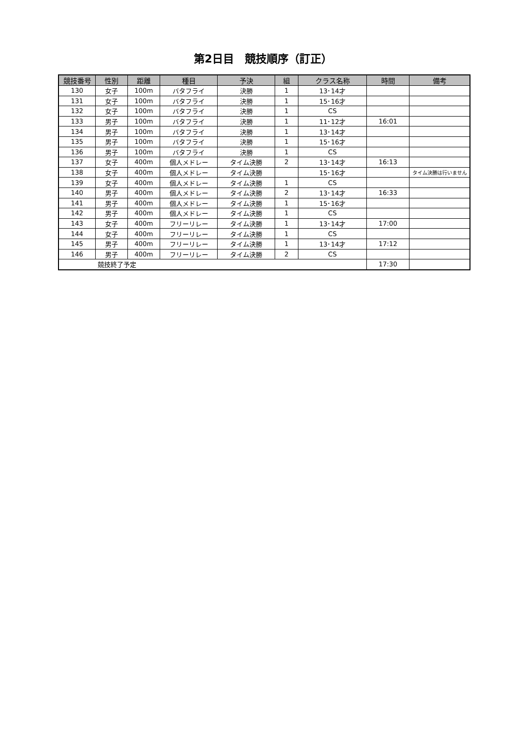第2日目　競技順序（訂正）
| 競技番号 | 性別 | 距離 | 種目 | 予決 | 組 | クラス名称 | 時間 | 備考 |
| --- | --- | --- | --- | --- | --- | --- | --- | --- |
| 130 | 女子 | 100m | バタフライ | 決勝 | 1 | 13･14才 | | |
| 131 | 女子 | 100m | バタフライ | 決勝 | 1 | 15･16才 | | |
| 132 | 女子 | 100m | バタフライ | 決勝 | 1 | CS | | |
| 133 | 男子 | 100m | バタフライ | 決勝 | 1 | 11･12才 | 16:01 | |
| 134 | 男子 | 100m | バタフライ | 決勝 | 1 | 13･14才 | | |
| 135 | 男子 | 100m | バタフライ | 決勝 | 1 | 15･16才 | | |
| 136 | 男子 | 100m | バタフライ | 決勝 | 1 | CS | | |
| 137 | 女子 | 400m | 個人メドレー | タイム決勝 | 2 | 13･14才 | 16:13 | |
| 138 | 女子 | 400m | 個人メドレー | タイム決勝 | | 15･16才 | | タイム決勝は行いません |
| 139 | 女子 | 400m | 個人メドレー | タイム決勝 | 1 | CS | | |
| 140 | 男子 | 400m | 個人メドレー | タイム決勝 | 2 | 13･14才 | 16:33 | |
| 141 | 男子 | 400m | 個人メドレー | タイム決勝 | 1 | 15･16才 | | |
| 142 | 男子 | 400m | 個人メドレー | タイム決勝 | 1 | CS | | |
| 143 | 女子 | 400m | フリーリレー | タイム決勝 | 1 | 13･14才 | 17:00 | |
| 144 | 女子 | 400m | フリーリレー | タイム決勝 | 1 | CS | | |
| 145 | 男子 | 400m | フリーリレー | タイム決勝 | 1 | 13･14才 | 17:12 | |
| 146 | 男子 | 400m | フリーリレー | タイム決勝 | 2 | CS | | |
| 競技終了予定 | | | | | | | 17:30 | |